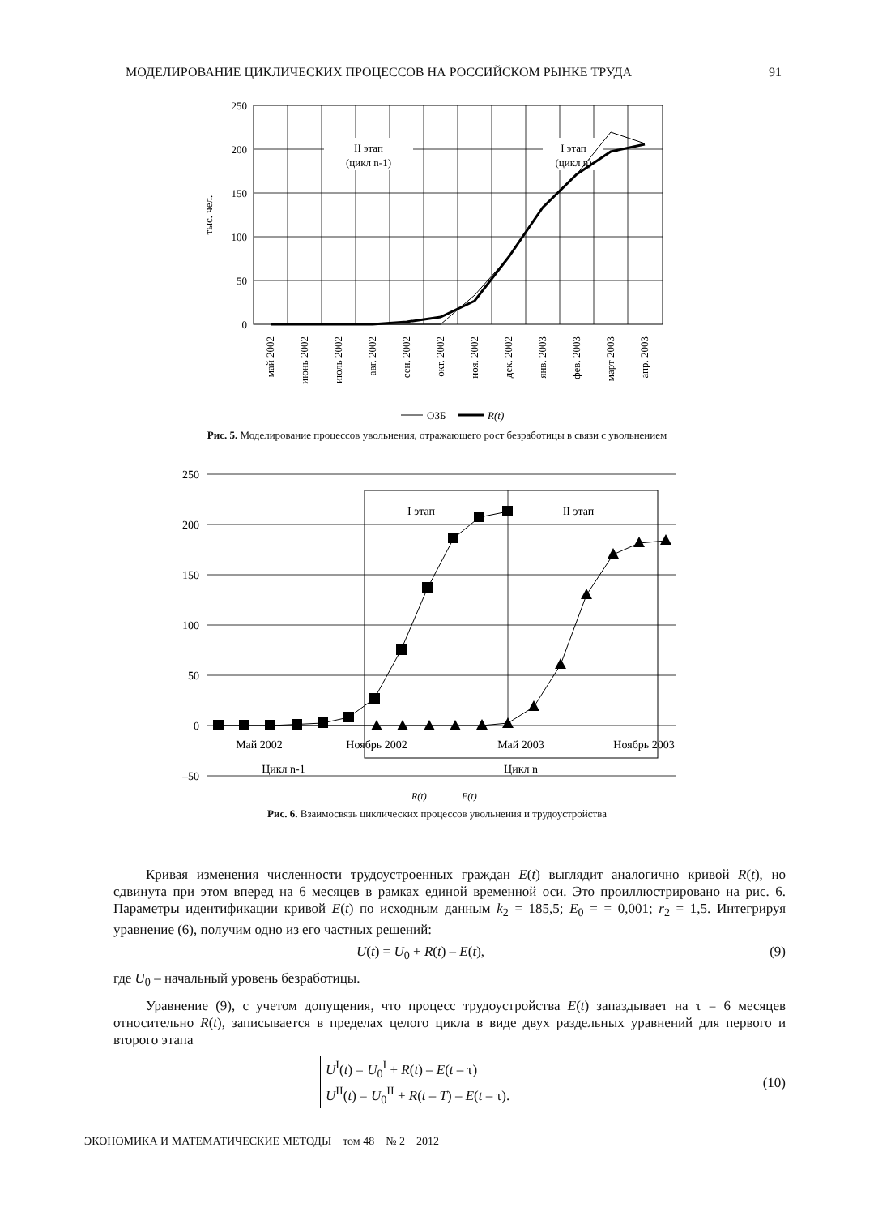МОДЕЛИРОВАНИЕ ЦИКЛИЧЕСКИХ ПРОЦЕССОВ НА РОССИЙСКОМ РЫНКЕ ТРУДА 91
II этап
(цикл n-1)
I этап
(цикл n)
250
200
150
100
50
0
тыс. чел.
май 2002
июнь 2002
июль 2002
авг. 2002
сен. 2002
окт. 2002
ноя. 2002
дек. 2002
янв. 2003
фев. 2003
март 2003
апр. 2003
ОЗБ
R(t)
Рис. 5. Моделирование процессов увольнения, отражающего рост безработицы в связи с увольнением
250
200
150
100
50
0
–50
I этап
II этап
Май 2002
Ноябрь 2002
Май 2003
Ноябрь 2003
Цикл n-1
Цикл n
R(t)
E(t)
Рис. 6. Взаимосвязь циклических процессов увольнения и трудоустройства
Кривая изменения численности трудоустроенных граждан E(t) выглядит аналогично кривой R(t), но сдвинута при этом вперед на 6 месяцев в рамках единой временной оси. Это проиллюстрировано на рис. 6. Параметры идентификации кривой E(t) по исходным данным k<sub>2</sub> = 185,5; E<sub>0</sub> = = 0,001; r<sub>2</sub> = 1,5. Интегрируя уравнение (6), получим одно из его частных решений:
U(t) = U<sub>0</sub> + R(t) – E(t), (9)
где U<sub>0</sub> – начальный уровень безработицы.
Уравнение (9), с учетом допущения, что процесс трудоустройства E(t) запаздывает на τ = 6 месяцев относительно R(t), записывается в пределах целого цикла в виде двух раздельных уравнений для первого и второго этапа
U<sup>I</sup>(t) = U<sub>0</sub><sup>I</sup> + R(t) – E(t – τ)
U<sup>II</sup>(t) = U<sub>0</sub><sup>II</sup> + R(t – T) – E(t – τ). (10)
ЭКОНОМИКА И МАТЕМАТИЧЕСКИЕ МЕТОДЫ том 48 № 2 2012